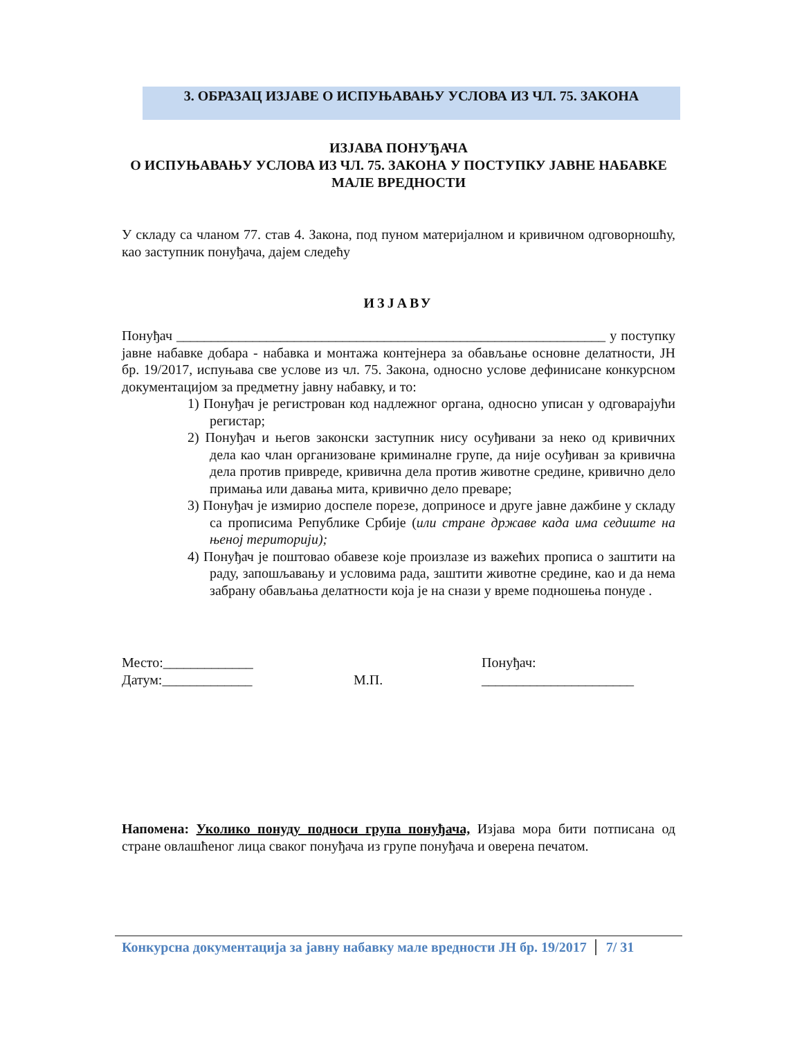3. ОБРАЗАЦ ИЗЈАВЕ О ИСПУЊАВАЊУ УСЛОВА ИЗ ЧЛ. 75. ЗАКОНА
ИЗЈАВА ПОНУЂАЧА
О ИСПУЊАВАЊУ УСЛОВА ИЗ ЧЛ. 75. ЗАКОНА У ПОСТУПКУ ЈАВНЕ НАБАВКЕ МАЛЕ ВРЕДНОСТИ
У складу са чланом 77. став 4. Закона, под пуном материјалном и кривичном одговорношћу, као заступник понуђача, дајем следећу
ИЗЈАВУ
Понуђач ______________________________________________________________ у поступку јавне набавке добара - набавка и монтажа контејнера за обављање основне делатности, ЈН бр. 19/2017, испуњава све услове из чл. 75. Закона, односно услове дефинисане конкурсном документацијом за предметну јавну набавку, и то:
1) Понуђач је регистрован код надлежног органа, односно уписан у одговарајући регистар;
2) Понуђач и његов законски заступник нису осуђивани за неко од кривичних дела као члан организоване криминалне групе, да није осуђиван за кривична дела против привреде, кривична дела против животне средине, кривично дело примања или давања мита, кривично дело преваре;
3) Понуђач је измирио доспеле порезе, доприносе и друге јавне дажбине у складу са прописима Републике Србије (или стране државе када има седиште на њеној територији);
4) Понуђач је поштовао обавезе које произлазе из важећих прописа о заштити на раду, запошљавању и условима рада, заштити животне средине, као и да нема забрану обављања делатности која је на снази у време подношења понуде .
Место:_____________
Датум:_____________
М.П. Понуђач:
______________________
Напомена: Уколико понуду подноси група понуђача, Изјава мора бити потписана од стране овлашћеног лица сваког понуђача из групе понуђача и оверена печатом.
Конкурсна документација за јавну набавку мале вредности ЈН бр. 19/2017 7/ 31